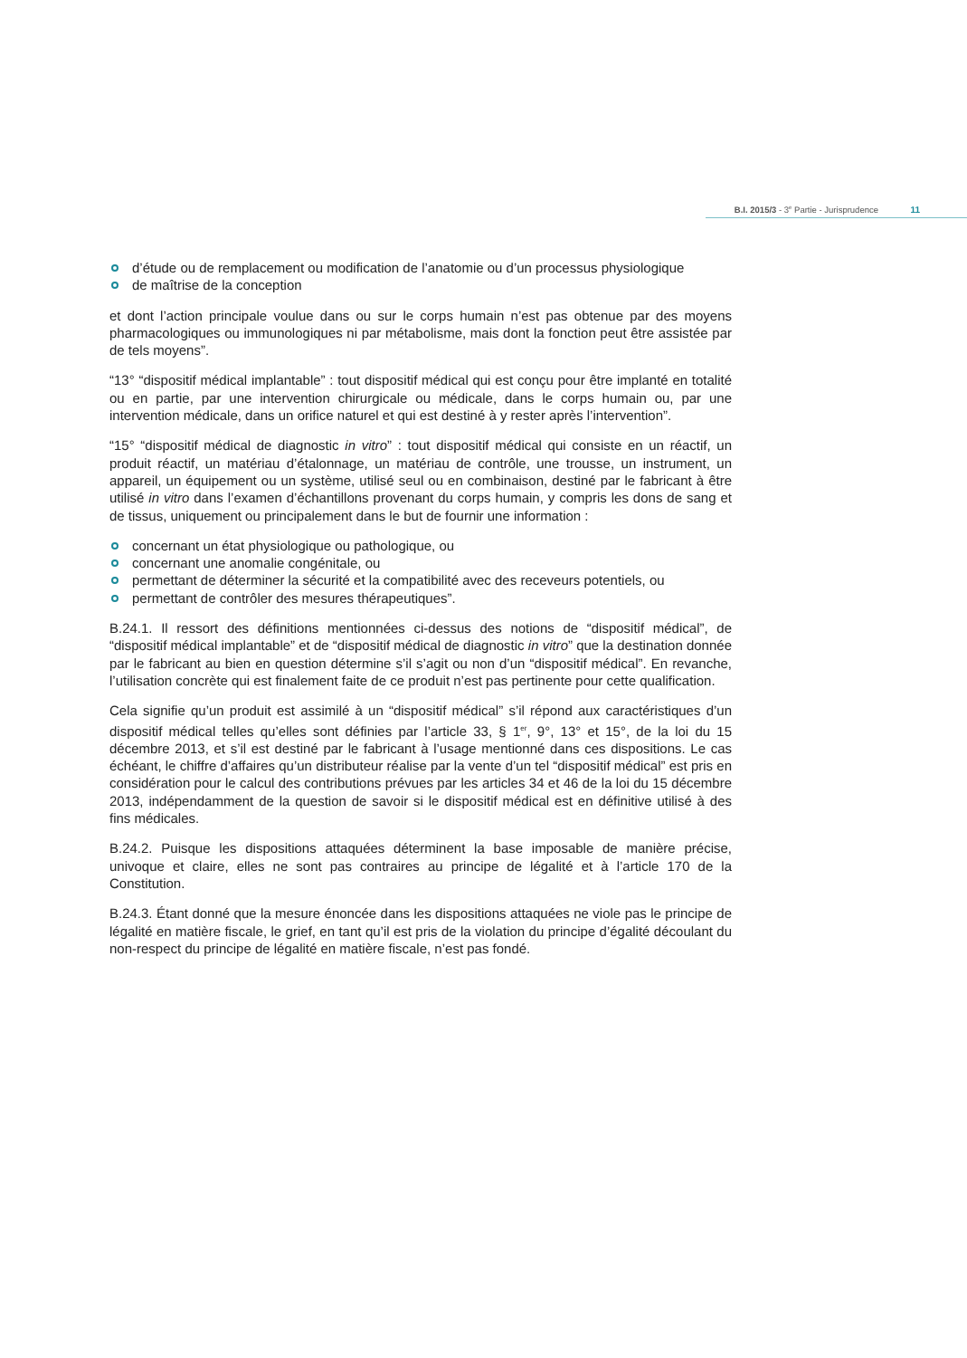B.I. 2015/3 - 3<sup>e</sup> Partie - Jurisprudence 11
d’étude ou de remplacement ou modification de l’anatomie ou d’un processus physiologique
de maîtrise de la conception
et dont l’action principale voulue dans ou sur le corps humain n’est pas obtenue par des moyens pharmacologiques ou immunologiques ni par métabolisme, mais dont la fonction peut être assistée par de tels moyens”.
“13° “dispositif médical implantable” : tout dispositif médical qui est conçu pour être implanté en totalité ou en partie, par une intervention chirurgicale ou médicale, dans le corps humain ou, par une intervention médicale, dans un orifice naturel et qui est destiné à y rester après l’intervention”.
“15° “dispositif médical de diagnostic in vitro” : tout dispositif médical qui consiste en un réactif, un produit réactif, un matériau d’étalonnage, un matériau de contrôle, une trousse, un instrument, un appareil, un équipement ou un système, utilisé seul ou en combinaison, destiné par le fabricant à être utilisé in vitro dans l’examen d’échantillons provenant du corps humain, y compris les dons de sang et de tissus, uniquement ou principalement dans le but de fournir une information :
concernant un état physiologique ou pathologique, ou
concernant une anomalie congénitale, ou
permettant de déterminer la sécurité et la compatibilité avec des receveurs potentiels, ou
permettant de contrôler des mesures thérapeutiques”.
B.24.1. Il ressort des définitions mentionnées ci-dessus des notions de “dispositif médical”, de “dispositif médical implantable” et de “dispositif médical de diagnostic in vitro” que la destination donnée par le fabricant au bien en question détermine s’il s’agit ou non d’un “dispositif médical”. En revanche, l’utilisation concrète qui est finalement faite de ce produit n’est pas pertinente pour cette qualification.
Cela signifie qu’un produit est assimilé à un “dispositif médical” s’il répond aux caractéristiques d’un dispositif médical telles qu’elles sont définies par l’article 33, § 1<sup>er</sup>, 9°, 13° et 15°, de la loi du 15 décembre 2013, et s’il est destiné par le fabricant à l’usage mentionné dans ces dispositions. Le cas échéant, le chiffre d’affaires qu’un distributeur réalise par la vente d’un tel “dispositif médical” est pris en considération pour le calcul des contributions prévues par les articles 34 et 46 de la loi du 15 décembre 2013, indépendamment de la question de savoir si le dispositif médical est en définitive utilisé à des fins médicales.
B.24.2. Puisque les dispositions attaquées déterminent la base imposable de manière précise, univoque et claire, elles ne sont pas contraires au principe de légalité et à l’article 170 de la Constitution.
B.24.3. Étant donné que la mesure énoncée dans les dispositions attaquées ne viole pas le principe de légalité en matière fiscale, le grief, en tant qu’il est pris de la violation du principe d’égalité découlant du non-respect du principe de légalité en matière fiscale, n’est pas fondé.